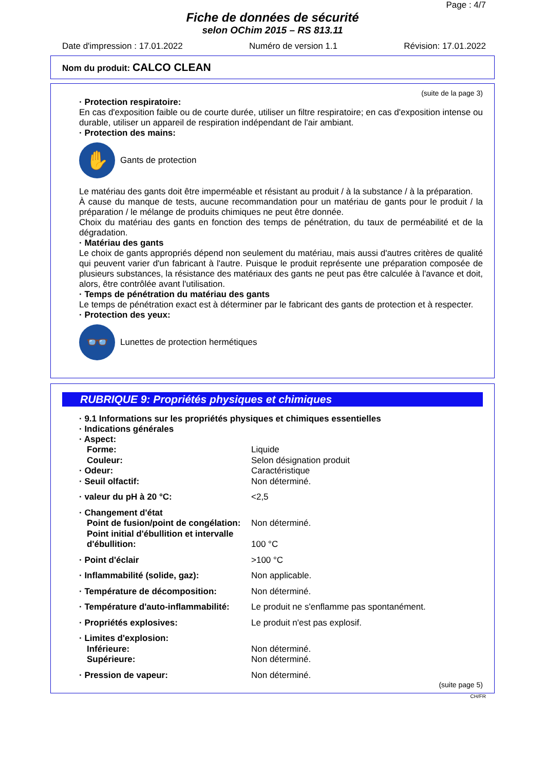Page : 4/7
Fiche de données de sécurité
selon OChim 2015 – RS 813.11
Date d'impression : 17.01.2022 Numéro de version 1.1 Révision: 17.01.2022
Nom du produit: CALCO CLEAN
(suite de la page 3)
· Protection respiratoire:
En cas d'exposition faible ou de courte durée, utiliser un filtre respiratoire; en cas d'exposition intense ou durable, utiliser un appareil de respiration indépendant de l'air ambiant.
· Protection des mains:
✋
Gants de protection
Le matériau des gants doit être imperméable et résistant au produit / à la substance / à la préparation.
À cause du manque de tests, aucune recommandation pour un matériau de gants pour le produit / la préparation / le mélange de produits chimiques ne peut être donnée.
Choix du matériau des gants en fonction des temps de pénétration, du taux de perméabilité et de la dégradation.
· Matériau des gants
Le choix de gants appropriés dépend non seulement du matériau, mais aussi d'autres critères de qualité qui peuvent varier d'un fabricant à l'autre. Puisque le produit représente une préparation composée de plusieurs substances, la résistance des matériaux des gants ne peut pas être calculée à l'avance et doit, alors, être contrôlée avant l'utilisation.
· Temps de pénétration du matériau des gants
Le temps de pénétration exact est à déterminer par le fabricant des gants de protection et à respecter.
· Protection des yeux:
👓
Lunettes de protection hermétiques
RUBRIQUE 9: Propriétés physiques et chimiques
· 9.1 Informations sur les propriétés physiques et chimiques essentielles
· Indications générales
· Aspect:
Forme: Liquide
Couleur: Selon désignation produit
· Odeur: Caractéristique
· Seuil olfactif: Non déterminé.
· valeur du pH à 20 °C: <2,5
· Changement d'état
Point de fusion/point de congélation: Non déterminé.
Point initial d'ébullition et intervalle d'ébullition: 100 °C
· Point d'éclair >100 °C
· Inflammabilité (solide, gaz): Non applicable.
· Température de décomposition: Non déterminé.
· Température d'auto-inflammabilité: Le produit ne s'enflamme pas spontanément.
· Propriétés explosives: Le produit n'est pas explosif.
· Limites d'explosion:
Inférieure: Non déterminé.
Supérieure: Non déterminé.
· Pression de vapeur: Non déterminé.
(suite page 5)
CH/FR